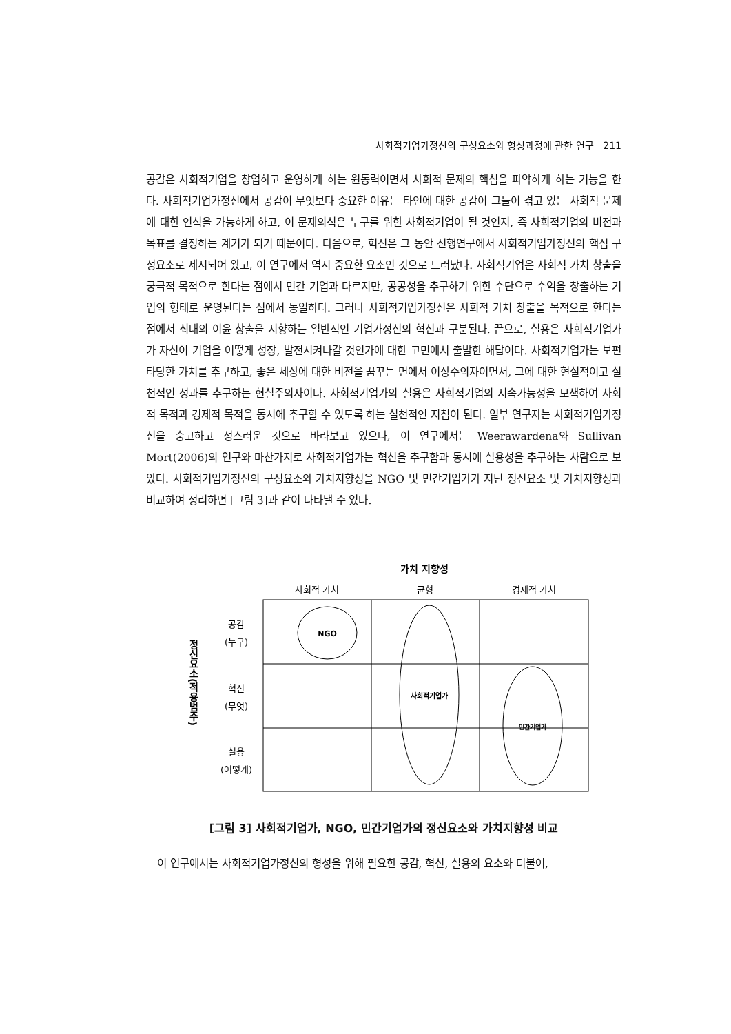사회적기업가정신의 구성요소와 형성과정에 관한 연구 211
공감은 사회적기업을 창업하고 운영하게 하는 원동력이면서 사회적 문제의 핵심을 파악하게 하는 기능을 한다. 사회적기업가정신에서 공감이 무엇보다 중요한 이유는 타인에 대한 공감이 그들이 겪고 있는 사회적 문제에 대한 인식을 가능하게 하고, 이 문제의식은 누구를 위한 사회적기업이 될 것인지, 즉 사회적기업의 비전과 목표를 결정하는 계기가 되기 때문이다. 다음으로, 혁신은 그 동안 선행연구에서 사회적기업가정신의 핵심 구성요소로 제시되어 왔고, 이 연구에서 역시 중요한 요소인 것으로 드러났다. 사회적기업은 사회적 가치 창출을 궁극적 목적으로 한다는 점에서 민간 기업과 다르지만, 공공성을 추구하기 위한 수단으로 수익을 창출하는 기업의 형태로 운영된다는 점에서 동일하다. 그러나 사회적기업가정신은 사회적 가치 창출을 목적으로 한다는 점에서 최대의 이윤 창출을 지향하는 일반적인 기업가정신의 혁신과 구분된다. 끝으로, 실용은 사회적기업가가 자신이 기업을 어떻게 성장, 발전시켜나갈 것인가에 대한 고민에서 출발한 해답이다. 사회적기업가는 보편타당한 가치를 추구하고, 좋은 세상에 대한 비전을 꿈꾸는 면에서 이상주의자이면서, 그에 대한 현실적이고 실천적인 성과를 추구하는 현실주의자이다. 사회적기업가의 실용은 사회적기업의 지속가능성을 모색하여 사회적 목적과 경제적 목적을 동시에 추구할 수 있도록 하는 실천적인 지침이 된다. 일부 연구자는 사회적기업가정신을 숭고하고 성스러운 것으로 바라보고 있으나, 이 연구에서는 Weerawardena와 Sullivan Mort(2006)의 연구와 마찬가지로 사회적기업가는 혁신을 추구함과 동시에 실용성을 추구하는 사람으로 보았다. 사회적기업가정신의 구성요소와 가치지향성을 NGO 및 민간기업가가 지닌 정신요소 및 가치지향성과 비교하여 정리하면 [그림 3]과 같이 나타낼 수 있다.
가치 지향성
사회적 가치
균형
경제적 가치
공감
(누구)
혁신
(무엇)
실용
(어떻게)
정신요소(적용범주)
NGO
사회적기업가
민간기업가
[그림 3] 사회적기업가, NGO, 민간기업가의 정신요소와 가치지향성 비교
이 연구에서는 사회적기업가정신의 형성을 위해 필요한 공감, 혁신, 실용의 요소와 더불어,